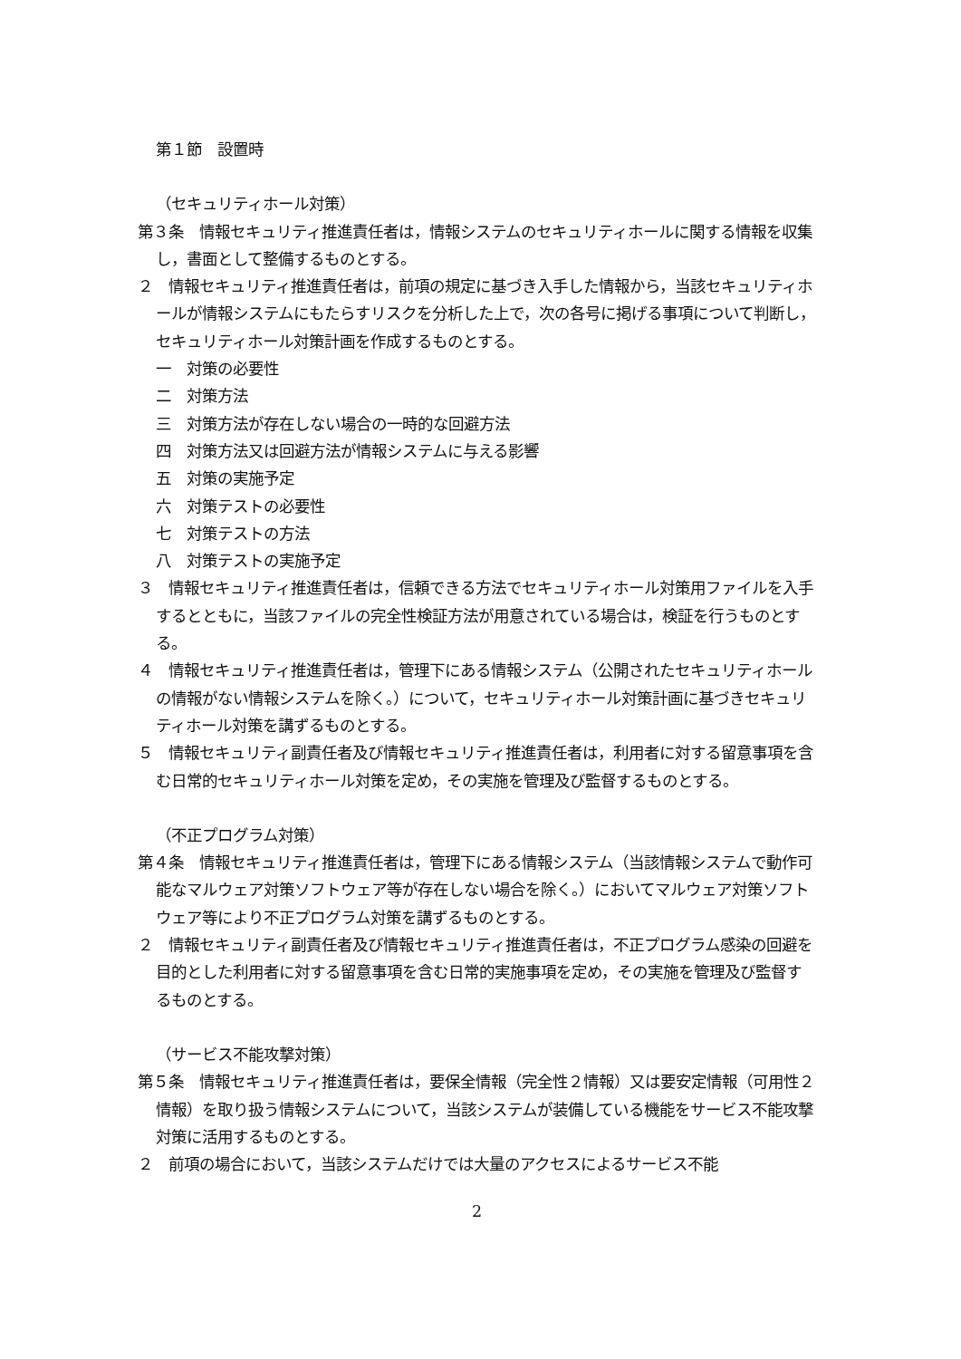第１節　設置時
（セキュリティホール対策）
第３条　情報セキュリティ推進責任者は，情報システムのセキュリティホールに関する情報を収集し，書面として整備するものとする。
２　情報セキュリティ推進責任者は，前項の規定に基づき入手した情報から，当該セキュリティホールが情報システムにもたらすリスクを分析した上で，次の各号に掲げる事項について判断し，セキュリティホール対策計画を作成するものとする。
一　対策の必要性
二　対策方法
三　対策方法が存在しない場合の一時的な回避方法
四　対策方法又は回避方法が情報システムに与える影響
五　対策の実施予定
六　対策テストの必要性
七　対策テストの方法
八　対策テストの実施予定
３　情報セキュリティ推進責任者は，信頼できる方法でセキュリティホール対策用ファイルを入手するとともに，当該ファイルの完全性検証方法が用意されている場合は，検証を行うものとする。
４　情報セキュリティ推進責任者は，管理下にある情報システム（公開されたセキュリティホールの情報がない情報システムを除く。）について，セキュリティホール対策計画に基づきセキュリティホール対策を講ずるものとする。
５　情報セキュリティ副責任者及び情報セキュリティ推進責任者は，利用者に対する留意事項を含む日常的セキュリティホール対策を定め，その実施を管理及び監督するものとする。
（不正プログラム対策）
第４条　情報セキュリティ推進責任者は，管理下にある情報システム（当該情報システムで動作可能なマルウェア対策ソフトウェア等が存在しない場合を除く。）においてマルウェア対策ソフトウェア等により不正プログラム対策を講ずるものとする。
２　情報セキュリティ副責任者及び情報セキュリティ推進責任者は，不正プログラム感染の回避を目的とした利用者に対する留意事項を含む日常的実施事項を定め，その実施を管理及び監督するものとする。
（サービス不能攻撃対策）
第５条　情報セキュリティ推進責任者は，要保全情報（完全性２情報）又は要安定情報（可用性２情報）を取り扱う情報システムについて，当該システムが装備している機能をサービス不能攻撃対策に活用するものとする。
２　前項の場合において，当該システムだけでは大量のアクセスによるサービス不能
2